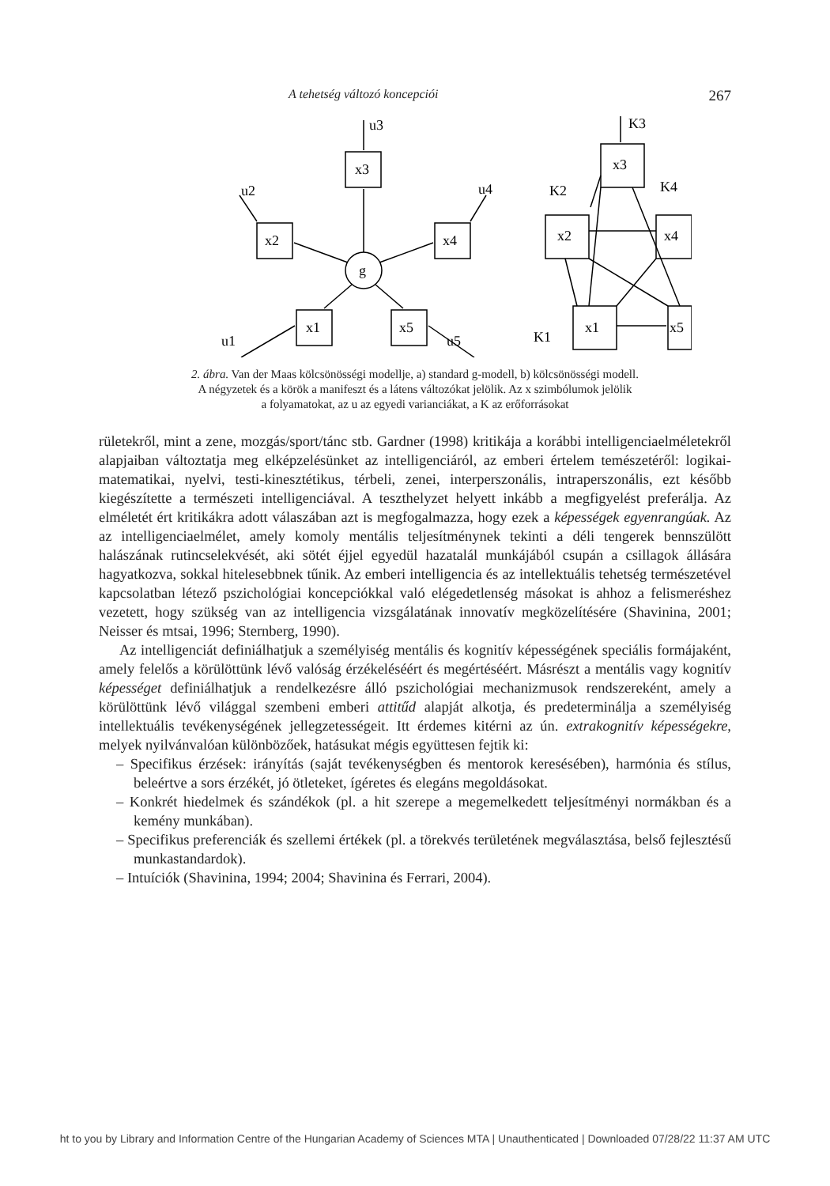A tehetség változó koncepciói 267
u3
x3
x2
x4
x1
x5
g
u2
u4
u1
u5
K3
x3
x2
x4
x1
x5
K2
K4
K1
2. ábra. Van der Maas kölcsönösségi modellje, a) standard g-modell, b) kölcsönösségi modell.
A négyzetek és a körök a manifeszt és a látens változókat jelölik. Az x szimbólumok jelölik
a folyamatokat, az u az egyedi varianciákat, a K az erőforrásokat
rületekről, mint a zene, mozgás/sport/tánc stb. Gardner (1998) kritikája a korábbi intelligenciaelméletekről alapjaiban változtatja meg elképzelésünket az intelligenciáról, az emberi értelem temészetéről: logikai-matematikai, nyelvi, testi-kinesztétikus, térbeli, zenei, interperszonális, intraperszonális, ezt később kiegészítette a természeti intelligenciával. A teszthelyzet helyett inkább a megfigyelést preferálja. Az elméletét ért kritikákra adott válaszában azt is megfogalmazza, hogy ezek a képességek egyenrangúak. Az az intelligenciaelmélet, amely komoly mentális teljesítménynek tekinti a déli tengerek bennszülött halászának rutincselekvését, aki sötét éjjel egyedül hazatalál munkájából csupán a csillagok állására hagyatkozva, sokkal hitelesebbnek tűnik. Az emberi intelligencia és az intellektuális tehetség természetével kapcsolatban létező pszichológiai koncepciókkal való elégedetlenség másokat is ahhoz a felismeréshez vezetett, hogy szükség van az intelligencia vizsgálatának innovatív megközelítésére (Shavinina, 2001; Neisser és mtsai, 1996; Sternberg, 1990).
Az intelligenciát definiálhatjuk a személyiség mentális és kognitív képességének speciális formájaként, amely felelős a körülöttünk lévő valóság érzékeléséért és megértéséért. Másrészt a mentális vagy kognitív képességet definiálhatjuk a rendelkezésre álló pszichológiai mechanizmusok rendszereként, amely a körülöttünk lévő világgal szembeni emberi attitűd alapját alkotja, és predeterminálja a személyiség intellektuális tevékenységének jellegzetességeit. Itt érdemes kitérni az ún. extrakognitív képességekre, melyek nyilvánvalóan különbözőek, hatásukat mégis együttesen fejtik ki:
– Specifikus érzések: irányítás (saját tevékenységben és mentorok keresésében), harmónia és stílus, beleértve a sors érzékét, jó ötleteket, ígéretes és elegáns megoldásokat.
– Konkrét hiedelmek és szándékok (pl. a hit szerepe a megemelkedett teljesítményi normákban és a kemény munkában).
– Specifikus preferenciák és szellemi értékek (pl. a törekvés területének megválasztása, belső fejlesztésű munkastandardok).
– Intuíciók (Shavinina, 1994; 2004; Shavinina és Ferrari, 2004).
ht to you by Library and Information Centre of the Hungarian Academy of Sciences MTA | Unauthenticated | Downloaded 07/28/22 11:37 AM UTC